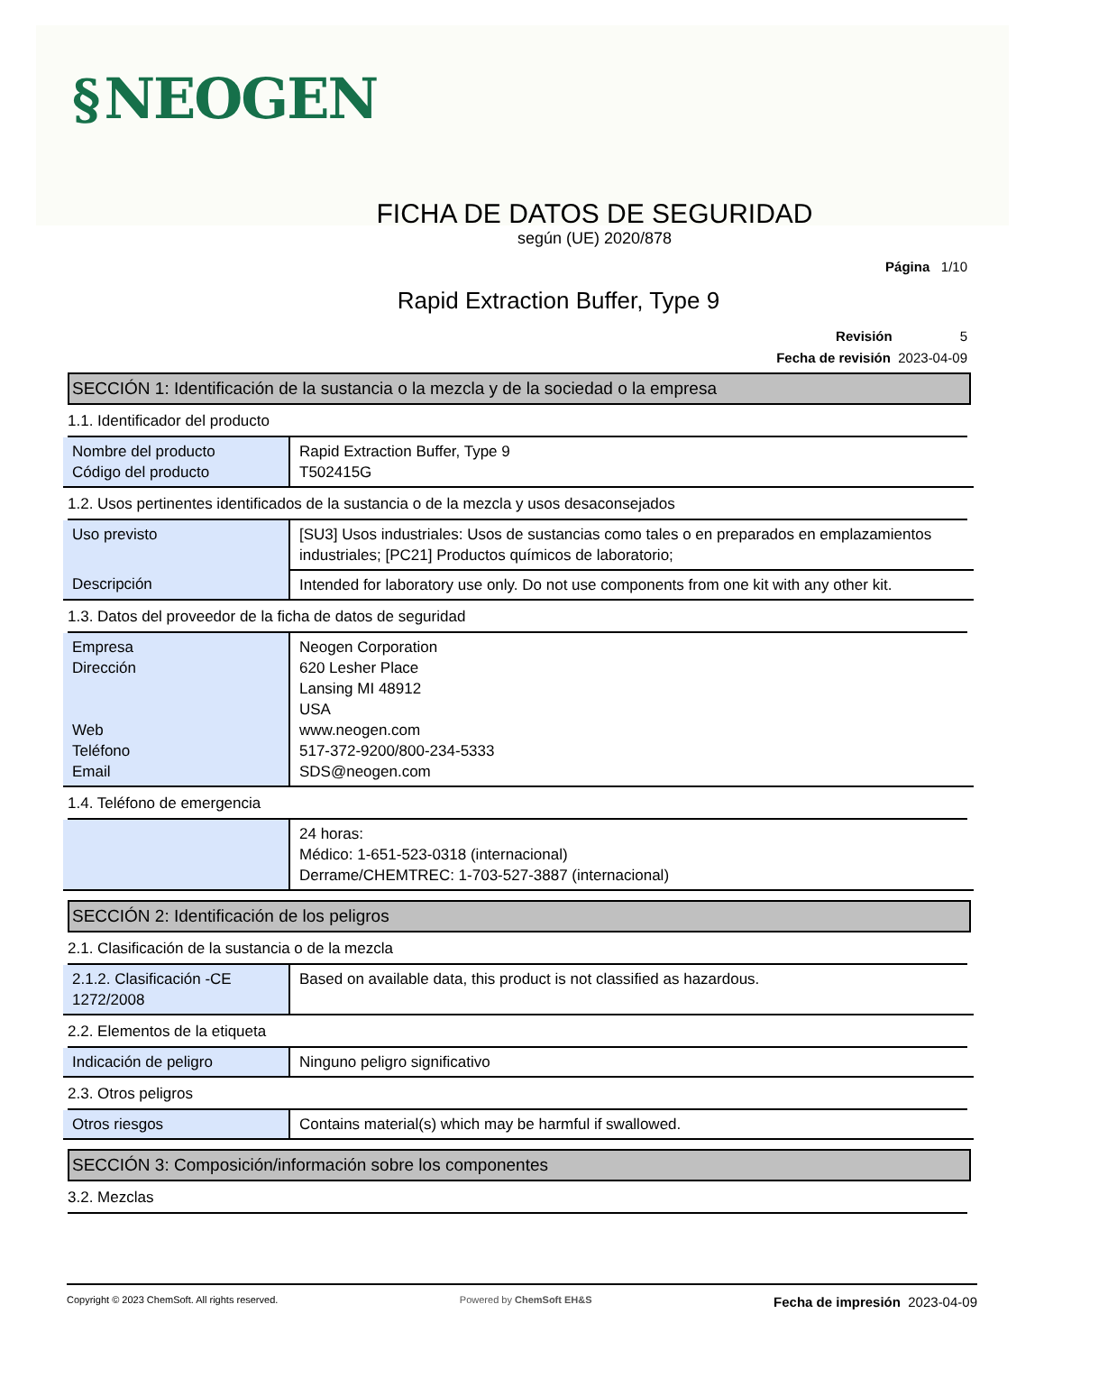§ NEOGEN
FICHA DE DATOS DE SEGURIDAD
según (UE) 2020/878
Página 1/10
Rapid Extraction Buffer, Type 9
Revisión 5
Fecha de revisión 2023-04-09
SECCIÓN 1: Identificación de la sustancia o la mezcla y de la sociedad o la empresa
1.1. Identificador del producto
| Nombre del producto Código del producto | Rapid Extraction Buffer, Type 9 T502415G |
1.2. Usos pertinentes identificados de la sustancia o de la mezcla y usos desaconsejados
| Uso previsto | [SU3] Usos industriales: Usos de sustancias como tales o en preparados en emplazamientos industriales; [PC21] Productos químicos de laboratorio; |
| Descripción | Intended for laboratory use only. Do not use components from one kit with any other kit. |
1.3. Datos del proveedor de la ficha de datos de seguridad
| Empresa Dirección Web Teléfono Email | Neogen Corporation 620 Lesher Place Lansing MI 48912 USA www.neogen.com 517-372-9200/800-234-5333 SDS@neogen.com |
1.4. Teléfono de emergencia
| | 24 horas: Médico: 1-651-523-0318 (internacional) Derrame/CHEMTREC: 1-703-527-3887 (internacional) |
SECCIÓN 2: Identificación de los peligros
2.1. Clasificación de la sustancia o de la mezcla
| 2.1.2. Clasificación -CE 1272/2008 | Based on available data, this product is not classified as hazardous. |
2.2. Elementos de la etiqueta
| Indicación de peligro | Ninguno peligro significativo |
2.3. Otros peligros
| Otros riesgos | Contains material(s) which may be harmful if swallowed. |
SECCIÓN 3: Composición/información sobre los componentes
3.2. Mezclas
Copyright © 2023 ChemSoft. All rights reserved. Powered by ChemSoft EH&S Fecha de impresión 2023-04-09